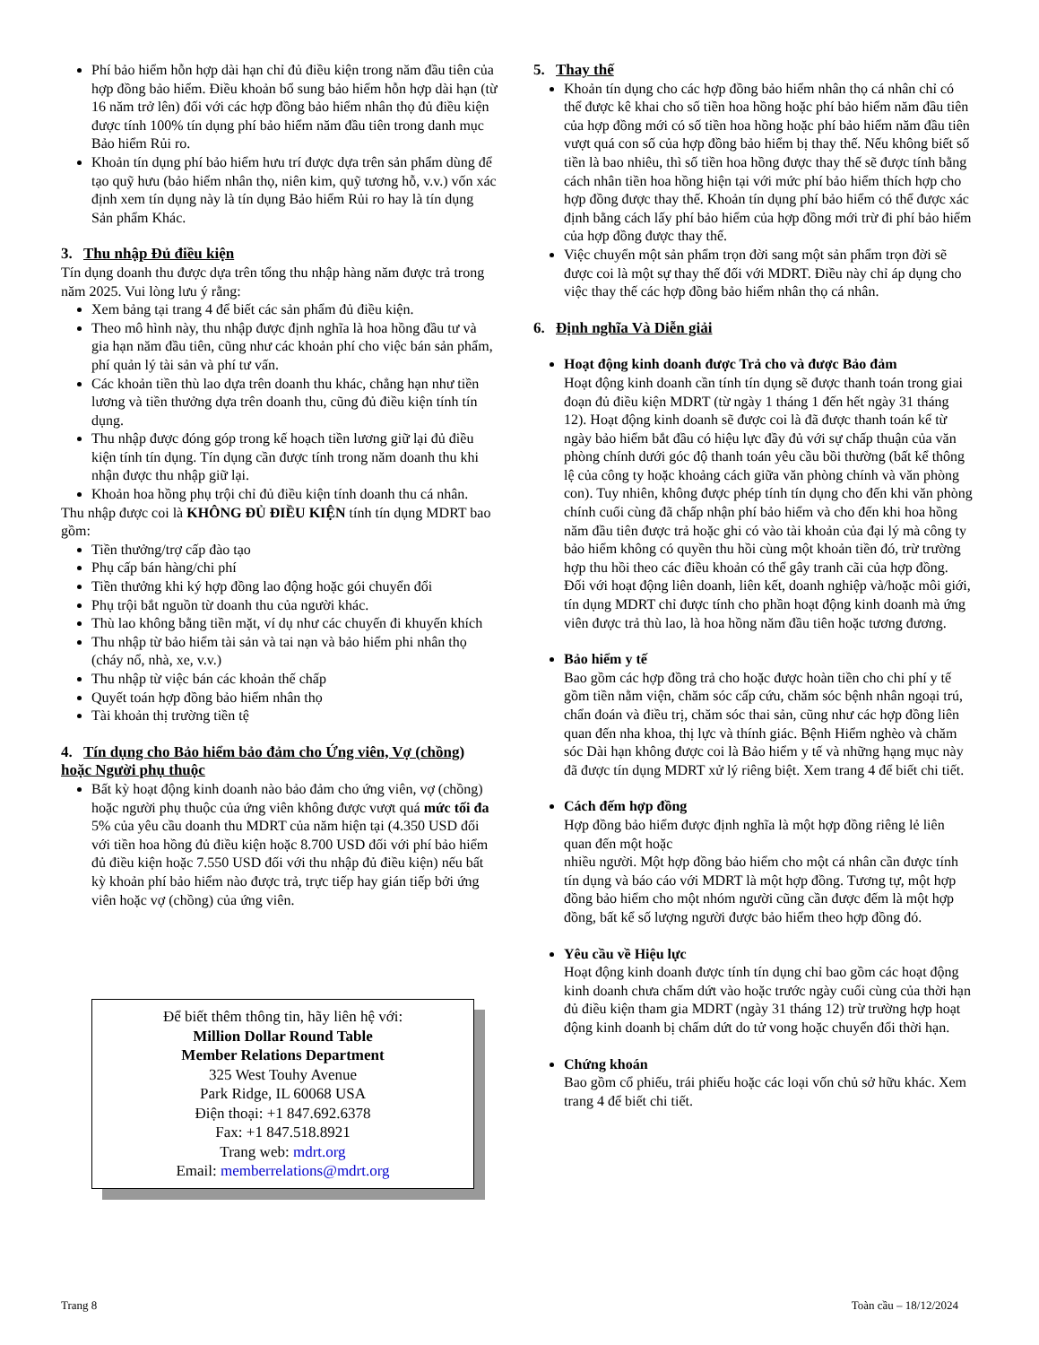Phí bảo hiểm hỗn hợp dài hạn chỉ đủ điều kiện trong năm đầu tiên của hợp đồng bảo hiểm. Điều khoản bổ sung bảo hiểm hỗn hợp dài hạn (từ 16 năm trở lên) đối với các hợp đồng bảo hiểm nhân thọ đủ điều kiện được tính 100% tín dụng phí bảo hiểm năm đầu tiên trong danh mục Bảo hiểm Rủi ro.
Khoản tín dụng phí bảo hiểm hưu trí được dựa trên sản phẩm dùng để tạo quỹ hưu (bảo hiểm nhân thọ, niên kim, quỹ tương hỗ, v.v.) vốn xác định xem tín dụng này là tín dụng Bảo hiểm Rủi ro hay là tín dụng Sản phẩm Khác.
3. Thu nhập Đủ điều kiện
Tín dụng doanh thu được dựa trên tổng thu nhập hàng năm được trả trong năm 2025. Vui lòng lưu ý rằng:
Xem bảng tại trang 4 để biết các sản phẩm đủ điều kiện.
Theo mô hình này, thu nhập được định nghĩa là hoa hồng đầu tư và gia hạn năm đầu tiên, cũng như các khoản phí cho việc bán sản phẩm, phí quản lý tài sản và phí tư vấn.
Các khoản tiền thù lao dựa trên doanh thu khác, chẳng hạn như tiền lương và tiền thưởng dựa trên doanh thu, cũng đủ điều kiện tính tín dụng.
Thu nhập được đóng góp trong kế hoạch tiền lương giữ lại đủ điều kiện tính tín dụng. Tín dụng cần được tính trong năm doanh thu khi nhận được thu nhập giữ lại.
Khoản hoa hồng phụ trội chỉ đủ điều kiện tính doanh thu cá nhân.
Thu nhập được coi là KHÔNG ĐỦ ĐIỀU KIỆN tính tín dụng MDRT bao gồm:
Tiền thưởng/trợ cấp đào tạo
Phụ cấp bán hàng/chi phí
Tiền thưởng khi ký hợp đồng lao động hoặc gói chuyển đổi
Phụ trội bắt nguồn từ doanh thu của người khác.
Thù lao không bằng tiền mặt, ví dụ như các chuyến đi khuyến khích
Thu nhập từ bảo hiểm tài sản và tai nạn và bảo hiểm phi nhân thọ (cháy nổ, nhà, xe, v.v.)
Thu nhập từ việc bán các khoản thế chấp
Quyết toán hợp đồng bảo hiểm nhân thọ
Tài khoản thị trường tiền tệ
4. Tín dụng cho Bảo hiểm bảo đảm cho Ứng viên, Vợ (chồng) hoặc Người phụ thuộc
Bất kỳ hoạt động kinh doanh nào bảo đảm cho ứng viên, vợ (chồng) hoặc người phụ thuộc của ứng viên không được vượt quá mức tối đa 5% của yêu cầu doanh thu MDRT của năm hiện tại (4.350 USD đối với tiền hoa hồng đủ điều kiện hoặc 8.700 USD đối với phí bảo hiểm đủ điều kiện hoặc 7.550 USD đối với thu nhập đủ điều kiện) nếu bất kỳ khoản phí bảo hiểm nào được trả, trực tiếp hay gián tiếp bởi ứng viên hoặc vợ (chồng) của ứng viên.
Để biết thêm thông tin, hãy liên hệ với:
Million Dollar Round Table
Member Relations Department
325 West Touhy Avenue
Park Ridge, IL 60068 USA
Điện thoại: +1 847.692.6378
Fax: +1 847.518.8921
Trang web: mdrt.org
Email: memberrelations@mdrt.org
5. Thay thế
Khoản tín dụng cho các hợp đồng bảo hiểm nhân thọ cá nhân chỉ có thể được kê khai cho số tiền hoa hồng hoặc phí bảo hiểm năm đầu tiên của hợp đồng mới có số tiền hoa hồng hoặc phí bảo hiểm năm đầu tiên vượt quá con số của hợp đồng bảo hiểm bị thay thế. Nếu không biết số tiền là bao nhiêu, thì số tiền hoa hồng được thay thế sẽ được tính bằng cách nhân tiền hoa hồng hiện tại với mức phí bảo hiểm thích hợp cho hợp đồng được thay thế. Khoản tín dụng phí bảo hiểm có thể được xác định bằng cách lấy phí bảo hiểm của hợp đồng mới trừ đi phí bảo hiểm của hợp đồng được thay thế.
Việc chuyển một sản phẩm trọn đời sang một sản phẩm trọn đời sẽ được coi là một sự thay thế đối với MDRT. Điều này chỉ áp dụng cho việc thay thế các hợp đồng bảo hiểm nhân thọ cá nhân.
6. Định nghĩa Và Diễn giải
Hoạt động kinh doanh được Trả cho và được Bảo đảm
Hoạt động kinh doanh cần tính tín dụng sẽ được thanh toán trong giai đoạn đủ điều kiện MDRT (từ ngày 1 tháng 1 đến hết ngày 31 tháng 12). Hoạt động kinh doanh sẽ được coi là đã được thanh toán kể từ ngày bảo hiểm bắt đầu có hiệu lực đầy đủ với sự chấp thuận của văn phòng chính dưới góc độ thanh toán yêu cầu bồi thường (bất kể thông lệ của công ty hoặc khoảng cách giữa văn phòng chính và văn phòng con). Tuy nhiên, không được phép tính tín dụng cho đến khi văn phòng chính cuối cùng đã chấp nhận phí bảo hiểm và cho đến khi hoa hồng năm đầu tiên được trả hoặc ghi có vào tài khoản của đại lý mà công ty bảo hiểm không có quyền thu hồi cùng một khoản tiền đó, trừ trường hợp thu hồi theo các điều khoản có thể gây tranh cãi của hợp đồng.
Đối với hoạt động liên doanh, liên kết, doanh nghiệp và/hoặc môi giới, tín dụng MDRT chỉ được tính cho phần hoạt động kinh doanh mà ứng viên được trả thù lao, là hoa hồng năm đầu tiên hoặc tương đương.
Bảo hiểm y tế
Bao gồm các hợp đồng trả cho hoặc được hoàn tiền cho chi phí y tế gồm tiền nằm viện, chăm sóc cấp cứu, chăm sóc bệnh nhân ngoại trú, chẩn đoán và điều trị, chăm sóc thai sản, cũng như các hợp đồng liên quan đến nha khoa, thị lực và thính giác. Bệnh Hiểm nghèo và chăm sóc Dài hạn không được coi là Bảo hiểm y tế và những hạng mục này đã được tín dụng MDRT xử lý riêng biệt. Xem trang 4 để biết chi tiết.
Cách đếm hợp đồng
Hợp đồng bảo hiểm được định nghĩa là một hợp đồng riêng lẻ liên quan đến một hoặc
nhiều người. Một hợp đồng bảo hiểm cho một cá nhân cần được tính tín dụng và báo cáo với MDRT là một hợp đồng. Tương tự, một hợp đồng bảo hiểm cho một nhóm người cũng cần được đếm là một hợp đồng, bất kể số lượng người được bảo hiểm theo hợp đồng đó.
Yêu cầu về Hiệu lực
Hoạt động kinh doanh được tính tín dụng chỉ bao gồm các hoạt động kinh doanh chưa chấm dứt vào hoặc trước ngày cuối cùng của thời hạn đủ điều kiện tham gia MDRT (ngày 31 tháng 12) trừ trường hợp hoạt động kinh doanh bị chấm dứt do tử vong hoặc chuyển đổi thời hạn.
Chứng khoán
Bao gồm cổ phiếu, trái phiếu hoặc các loại vốn chủ sở hữu khác. Xem trang 4 để biết chi tiết.
Trang 8 Toàn cầu – 18/12/2024